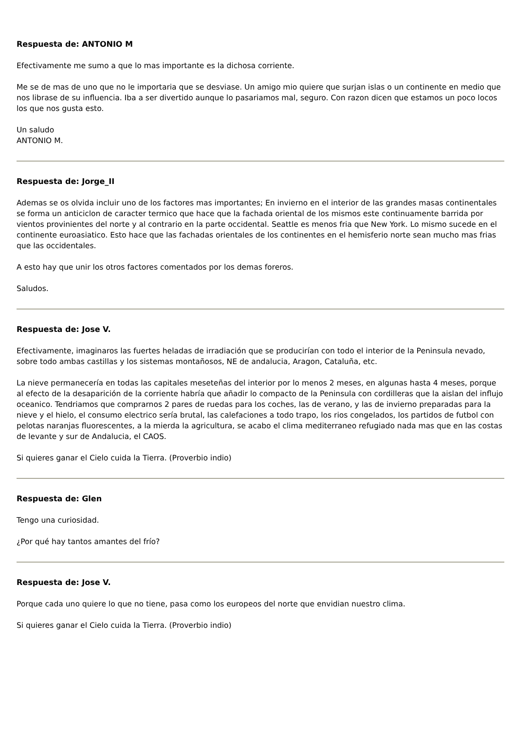Respuesta de: ANTONIO M
Efectivamente me sumo a que lo mas importante es la dichosa corriente.
Me se de mas de uno que no le importaria que se desviase. Un amigo mio quiere que surjan islas o un continente en medio que nos librase de su influencia. Iba a ser divertido aunque lo pasariamos mal, seguro. Con razon dicen que estamos un poco locos los que nos gusta esto.
Un saludo
ANTONIO M.
Respuesta de: Jorge_II
Ademas se os olvida incluir uno de los factores mas importantes; En invierno en el interior de las grandes masas continentales se forma un anticiclon de caracter termico que hace que la fachada oriental de los mismos este continuamente barrida por vientos provinientes del norte y al contrario en la parte occidental. Seattle es menos fria que New York. Lo mismo sucede en el continente euroasiatico. Esto hace que las fachadas orientales de los continentes en el hemisferio norte sean mucho mas frias que las occidentales.
A esto hay que unir los otros factores comentados por los demas foreros.
Saludos.
Respuesta de: Jose V.
Efectivamente, imaginaros las fuertes heladas de irradiación que se producirían con todo el interior de la Peninsula nevado, sobre todo ambas castillas y los sistemas montañosos, NE de andalucia, Aragon, Cataluña, etc.
La nieve permanecería en todas las capitales meseteñas del interior por lo menos 2 meses, en algunas hasta 4 meses, porque al efecto de la desaparición de la corriente habría que añadir lo compacto de la Peninsula con cordilleras que la aislan del influjo oceanico. Tendriamos que comprarnos 2 pares de ruedas para los coches, las de verano, y las de invierno preparadas para la nieve y el hielo, el consumo electrico sería brutal, las calefaciones a todo trapo, los rios congelados, los partidos de futbol con pelotas naranjas fluorescentes, a la mierda la agricultura, se acabo el clima mediterraneo refugiado nada mas que en las costas de levante y sur de Andalucia, el CAOS.
Si quieres ganar el Cielo cuida la Tierra. (Proverbio indio)
Respuesta de: Glen
Tengo una curiosidad.
¿Por qué hay tantos amantes del frío?
Respuesta de: Jose V.
Porque cada uno quiere lo que no tiene, pasa como los europeos del norte que envidian nuestro clima.
Si quieres ganar el Cielo cuida la Tierra. (Proverbio indio)